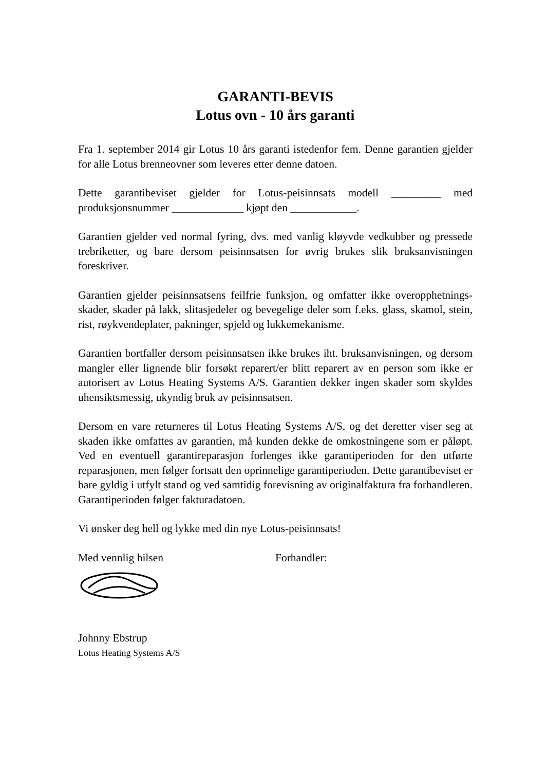GARANTI-BEVIS
Lotus ovn - 10 års garanti
Fra 1. september 2014 gir Lotus 10 års garanti istedenfor fem. Denne garantien gjelder for alle Lotus brenneovner som leveres etter denne datoen.
Dette garantibeviset gjelder for Lotus-peisinnsats modell _________ med produksjonsnummer _____________ kjøpt den ____________.
Garantien gjelder ved normal fyring, dvs. med vanlig kløyvde vedkubber og pressede trebriketter, og bare dersom peisinnsatsen for øvrig brukes slik bruksanvisningen foreskriver.
Garantien gjelder peisinnsatsens feilfrie funksjon, og omfatter ikke overopphetnings-skader, skader på lakk, slitasjedeler og bevegelige deler som f.eks. glass, skamol, stein, rist, røykvendeplater, pakninger, spjeld og lukkemekanisme.
Garantien bortfaller dersom peisinnsatsen ikke brukes iht. bruksanvisningen, og dersom mangler eller lignende blir forsøkt reparert/er blitt reparert av en person som ikke er autorisert av Lotus Heating Systems A/S. Garantien dekker ingen skader som skyldes uhensiktsmessig, ukyndig bruk av peisinnsatsen.
Dersom en vare returneres til Lotus Heating Systems A/S, og det deretter viser seg at skaden ikke omfattes av garantien, må kunden dekke de omkostningene som er påløpt. Ved en eventuell garantireparasjon forlenges ikke garantiperioden for den utførte reparasjonen, men følger fortsatt den oprinnelige garantiperioden. Dette garantibeviset er bare gyldig i utfylt stand og ved samtidig forevisning av originalfaktura fra forhandleren. Garantiperioden følger fakturadatoen.
Vi ønsker deg hell og lykke med din nye Lotus-peisinnsats!
Med vennlig hilsen Forhandler:
Johnny Ebstrup
Lotus Heating Systems A/S